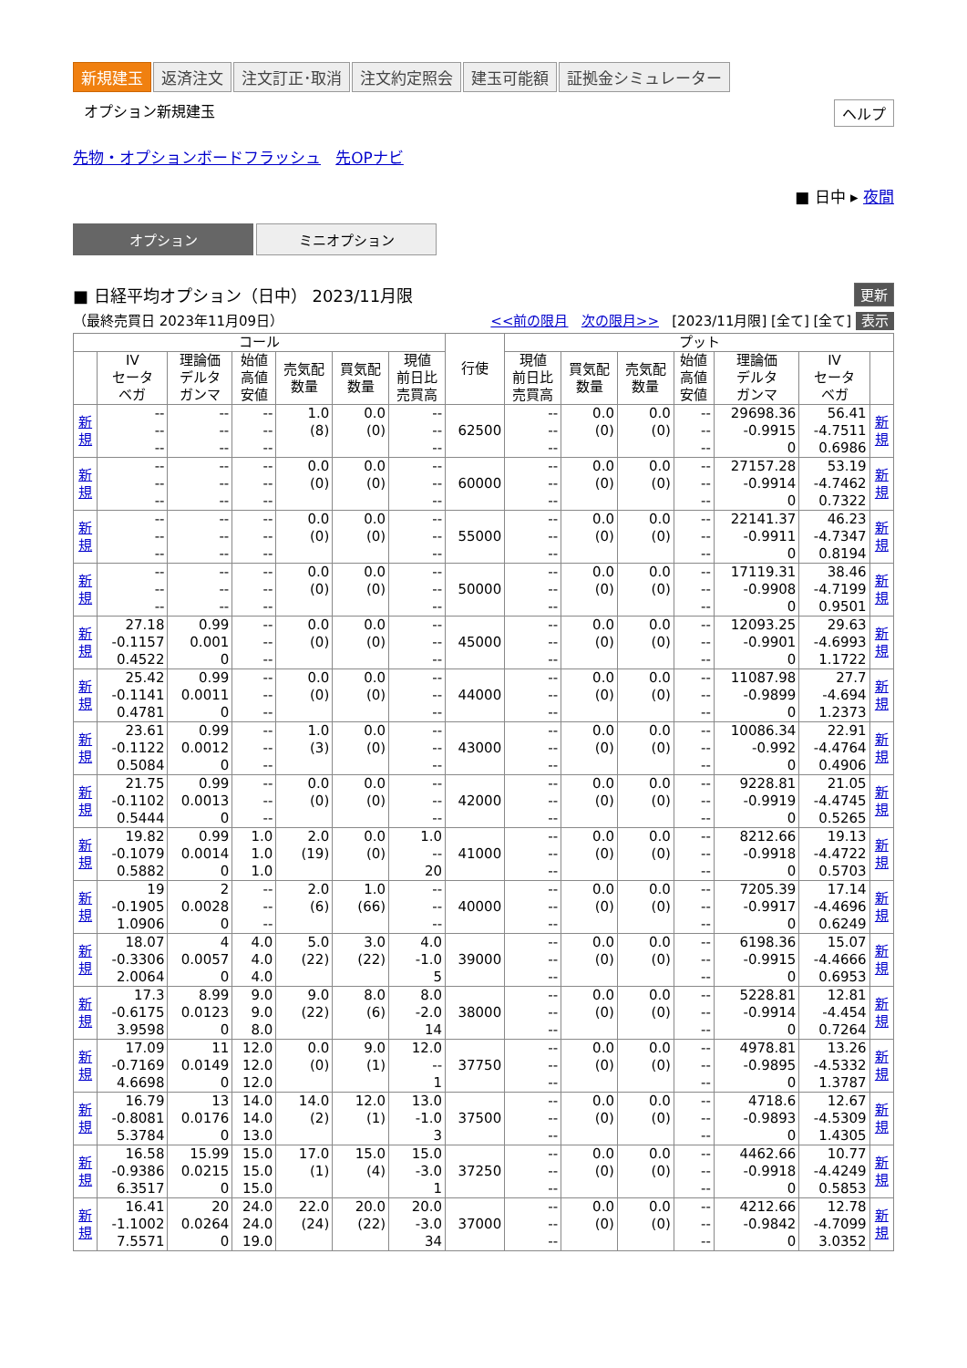新規建玉 返済注文 注文訂正･取消 注文約定照会 建玉可能額 証拠金シミュレーター
オプション新規建玉 ヘルプ
先物・オプションボードフラッシュ 先OPナビ
■ 日中 ▸ 夜間
オプション ミニオプション
■ 日経平均オプション（日中） 2023/11月限 更新
（最終売買日 2023年11月09日） <<前の限月 次の限月>> [2023/11月限] [全て] [全て] 表示
| コール | | | | | | | 行使 | プット | | | | | | |
| --- | --- | --- | --- | --- | --- | --- | --- | --- | --- | --- | --- | --- | --- | --- |
| | IV セータ ベガ | 理論価 デルタ ガンマ | 始値 高値 安値 | 売気配 数量 | 買気配 数量 | 現値 前日比 売買高 | | 現値 前日比 売買高 | 買気配 数量 | 売気配 数量 | 始値 高値 安値 | 理論価 デルタ ガンマ | IV セータ ベガ | |
| 新 規 | -- -- -- | -- -- -- | -- -- -- | 1.0 (8) | 0.0 (0) | -- -- -- | 62500 | -- -- -- | 0.0 (0) | 0.0 (0) | -- -- -- | 29698.36 -0.9915 0 | 56.41 -4.7511 0.6986 | 新 規 |
| 新 規 | -- -- -- | -- -- -- | -- -- -- | 0.0 (0) | 0.0 (0) | -- -- -- | 60000 | -- -- -- | 0.0 (0) | 0.0 (0) | -- -- -- | 27157.28 -0.9914 0 | 53.19 -4.7462 0.7322 | 新 規 |
| 新 規 | -- -- -- | -- -- -- | -- -- -- | 0.0 (0) | 0.0 (0) | -- -- -- | 55000 | -- -- -- | 0.0 (0) | 0.0 (0) | -- -- -- | 22141.37 -0.9911 0 | 46.23 -4.7347 0.8194 | 新 規 |
| 新 規 | -- -- -- | -- -- -- | -- -- -- | 0.0 (0) | 0.0 (0) | -- -- -- | 50000 | -- -- -- | 0.0 (0) | 0.0 (0) | -- -- -- | 17119.31 -0.9908 0 | 38.46 -4.7199 0.9501 | 新 規 |
| 新 規 | 27.18 -0.1157 0.4522 | 0.99 0.001 0 | -- -- -- | 0.0 (0) | 0.0 (0) | -- -- -- | 45000 | -- -- -- | 0.0 (0) | 0.0 (0) | -- -- -- | 12093.25 -0.9901 0 | 29.63 -4.6993 1.1722 | 新 規 |
| 新 規 | 25.42 -0.1141 0.4781 | 0.99 0.0011 0 | -- -- -- | 0.0 (0) | 0.0 (0) | -- -- -- | 44000 | -- -- -- | 0.0 (0) | 0.0 (0) | -- -- -- | 11087.98 -0.9899 0 | 27.7 -4.694 1.2373 | 新 規 |
| 新 規 | 23.61 -0.1122 0.5084 | 0.99 0.0012 0 | -- -- -- | 1.0 (3) | 0.0 (0) | -- -- -- | 43000 | -- -- -- | 0.0 (0) | 0.0 (0) | -- -- -- | 10086.34 -0.992 0 | 22.91 -4.4764 0.4906 | 新 規 |
| 新 規 | 21.75 -0.1102 0.5444 | 0.99 0.0013 0 | -- -- -- | 0.0 (0) | 0.0 (0) | -- -- -- | 42000 | -- -- -- | 0.0 (0) | 0.0 (0) | -- -- -- | 9228.81 -0.9919 0 | 21.05 -4.4745 0.5265 | 新 規 |
| 新 規 | 19.82 -0.1079 0.5882 | 0.99 0.0014 0 | 1.0 1.0 1.0 | 2.0 (19) | 0.0 (0) | 1.0 -- 20 | 41000 | -- -- -- | 0.0 (0) | 0.0 (0) | -- -- -- | 8212.66 -0.9918 0 | 19.13 -4.4722 0.5703 | 新 規 |
| 新 規 | 19 -0.1905 1.0906 | 2 0.0028 0 | -- -- -- | 2.0 (6) | 1.0 (66) | -- -- -- | 40000 | -- -- -- | 0.0 (0) | 0.0 (0) | -- -- -- | 7205.39 -0.9917 0 | 17.14 -4.4696 0.6249 | 新 規 |
| 新 規 | 18.07 -0.3306 2.0064 | 4 0.0057 0 | 4.0 4.0 4.0 | 5.0 (22) | 3.0 (22) | 4.0 -1.0 5 | 39000 | -- -- -- | 0.0 (0) | 0.0 (0) | -- -- -- | 6198.36 -0.9915 0 | 15.07 -4.4666 0.6953 | 新 規 |
| 新 規 | 17.3 -0.6175 3.9598 | 8.99 0.0123 0 | 9.0 9.0 8.0 | 9.0 (22) | 8.0 (6) | 8.0 -2.0 14 | 38000 | -- -- -- | 0.0 (0) | 0.0 (0) | -- -- -- | 5228.81 -0.9914 0 | 12.81 -4.454 0.7264 | 新 規 |
| 新 規 | 17.09 -0.7169 4.6698 | 11 0.0149 0 | 12.0 12.0 12.0 | 0.0 (0) | 9.0 (1) | 12.0 -- 1 | 37750 | -- -- -- | 0.0 (0) | 0.0 (0) | -- -- -- | 4978.81 -0.9895 0 | 13.26 -4.5332 1.3787 | 新 規 |
| 新 規 | 16.79 -0.8081 5.3784 | 13 0.0176 0 | 14.0 14.0 13.0 | 14.0 (2) | 12.0 (1) | 13.0 -1.0 3 | 37500 | -- -- -- | 0.0 (0) | 0.0 (0) | -- -- -- | 4718.6 -0.9893 0 | 12.67 -4.5309 1.4305 | 新 規 |
| 新 規 | 16.58 -0.9386 6.3517 | 15.99 0.0215 0 | 15.0 15.0 15.0 | 17.0 (1) | 15.0 (4) | 15.0 -3.0 1 | 37250 | -- -- -- | 0.0 (0) | 0.0 (0) | -- -- -- | 4462.66 -0.9918 0 | 10.77 -4.4249 0.5853 | 新 規 |
| 新 規 | 16.41 -1.1002 7.5571 | 20 0.0264 0 | 24.0 24.0 19.0 | 22.0 (24) | 20.0 (22) | 20.0 -3.0 34 | 37000 | -- -- -- | 0.0 (0) | 0.0 (0) | -- -- -- | 4212.66 -0.9842 0 | 12.78 -4.7099 3.0352 | 新 規 |